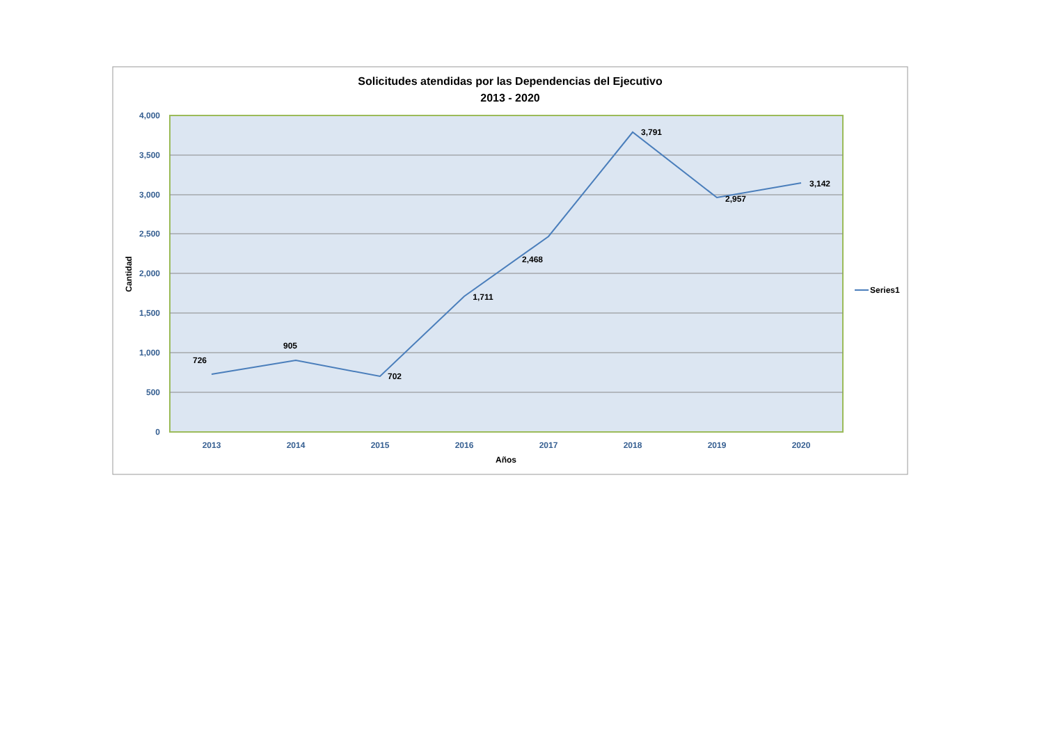Solicitudes atendidas por las Dependencias del Ejecutivo
2013 - 2020
4,000
3,500
3,000
2,500
2,000
1,500
1,000
500
0
2013
2014
2015
2016
2017
2018
2019
2020
Años
Cantidad
726
905
702
1,711
2,468
3,791
2,957
3,142
Series1